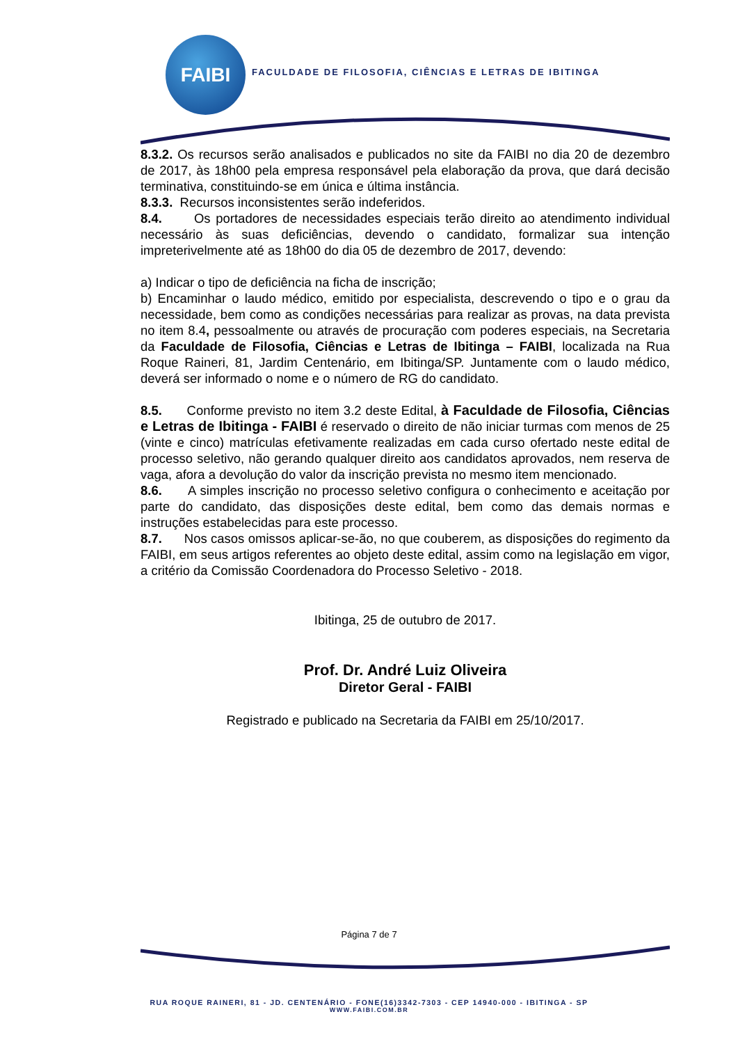FAIBI
FACULDADE DE FILOSOFIA, CIÊNCIAS E LETRAS DE IBITINGA
8.3.2. Os recursos serão analisados e publicados no site da FAIBI no dia 20 de dezembro de 2017, às 18h00 pela empresa responsável pela elaboração da prova, que dará decisão terminativa, constituindo-se em única e última instância.
8.3.3. Recursos inconsistentes serão indeferidos.
8.4. Os portadores de necessidades especiais terão direito ao atendimento individual necessário às suas deficiências, devendo o candidato, formalizar sua intenção impreterivelmente até as 18h00 do dia 05 de dezembro de 2017, devendo:
a) Indicar o tipo de deficiência na ficha de inscrição;
b) Encaminhar o laudo médico, emitido por especialista, descrevendo o tipo e o grau da necessidade, bem como as condições necessárias para realizar as provas, na data prevista no item 8.4, pessoalmente ou através de procuração com poderes especiais, na Secretaria da Faculdade de Filosofia, Ciências e Letras de Ibitinga – FAIBI, localizada na Rua Roque Raineri, 81, Jardim Centenário, em Ibitinga/SP. Juntamente com o laudo médico, deverá ser informado o nome e o número de RG do candidato.
8.5. Conforme previsto no item 3.2 deste Edital, à Faculdade de Filosofia, Ciências e Letras de Ibitinga - FAIBI é reservado o direito de não iniciar turmas com menos de 25 (vinte e cinco) matrículas efetivamente realizadas em cada curso ofertado neste edital de processo seletivo, não gerando qualquer direito aos candidatos aprovados, nem reserva de vaga, afora a devolução do valor da inscrição prevista no mesmo item mencionado.
8.6. A simples inscrição no processo seletivo configura o conhecimento e aceitação por parte do candidato, das disposições deste edital, bem como das demais normas e instruções estabelecidas para este processo.
8.7. Nos casos omissos aplicar-se-ão, no que couberem, as disposições do regimento da FAIBI, em seus artigos referentes ao objeto deste edital, assim como na legislação em vigor, a critério da Comissão Coordenadora do Processo Seletivo - 2018.
Ibitinga, 25 de outubro de 2017.
Prof. Dr. André Luiz Oliveira
Diretor Geral - FAIBI
Registrado e publicado na Secretaria da FAIBI em 25/10/2017.
Página 7 de 7
RUA ROQUE RAINERI, 81 - JD. CENTENÁRIO - FONE(16)3342-7303 - CEP 14940-000 - IBITINGA - SP
WWW.FAIBI.COM.BR